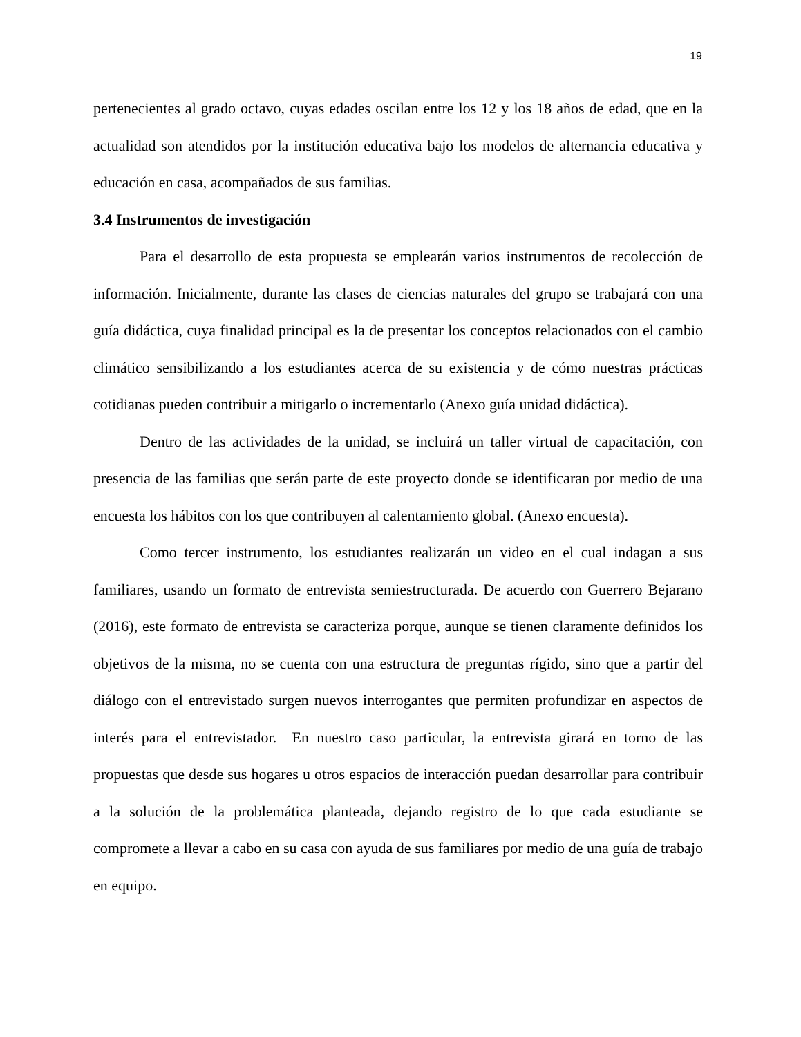19
pertenecientes al grado octavo, cuyas edades oscilan entre los 12 y los 18 años de edad, que en la actualidad son atendidos por la institución educativa bajo los modelos de alternancia educativa y educación en casa, acompañados de sus familias.
3.4 Instrumentos de investigación
Para el desarrollo de esta propuesta se emplearán varios instrumentos de recolección de información. Inicialmente, durante las clases de ciencias naturales del grupo se trabajará con una guía didáctica, cuya finalidad principal es la de presentar los conceptos relacionados con el cambio climático sensibilizando a los estudiantes acerca de su existencia y de cómo nuestras prácticas cotidianas pueden contribuir a mitigarlo o incrementarlo (Anexo guía unidad didáctica).
Dentro de las actividades de la unidad, se incluirá un taller virtual de capacitación, con presencia de las familias que serán parte de este proyecto donde se identificaran por medio de una encuesta los hábitos con los que contribuyen al calentamiento global. (Anexo encuesta).
Como tercer instrumento, los estudiantes realizarán un video en el cual indagan a sus familiares, usando un formato de entrevista semiestructurada. De acuerdo con Guerrero Bejarano (2016), este formato de entrevista se caracteriza porque, aunque se tienen claramente definidos los objetivos de la misma, no se cuenta con una estructura de preguntas rígido, sino que a partir del diálogo con el entrevistado surgen nuevos interrogantes que permiten profundizar en aspectos de interés para el entrevistador. En nuestro caso particular, la entrevista girará en torno de las propuestas que desde sus hogares u otros espacios de interacción puedan desarrollar para contribuir a la solución de la problemática planteada, dejando registro de lo que cada estudiante se compromete a llevar a cabo en su casa con ayuda de sus familiares por medio de una guía de trabajo en equipo.